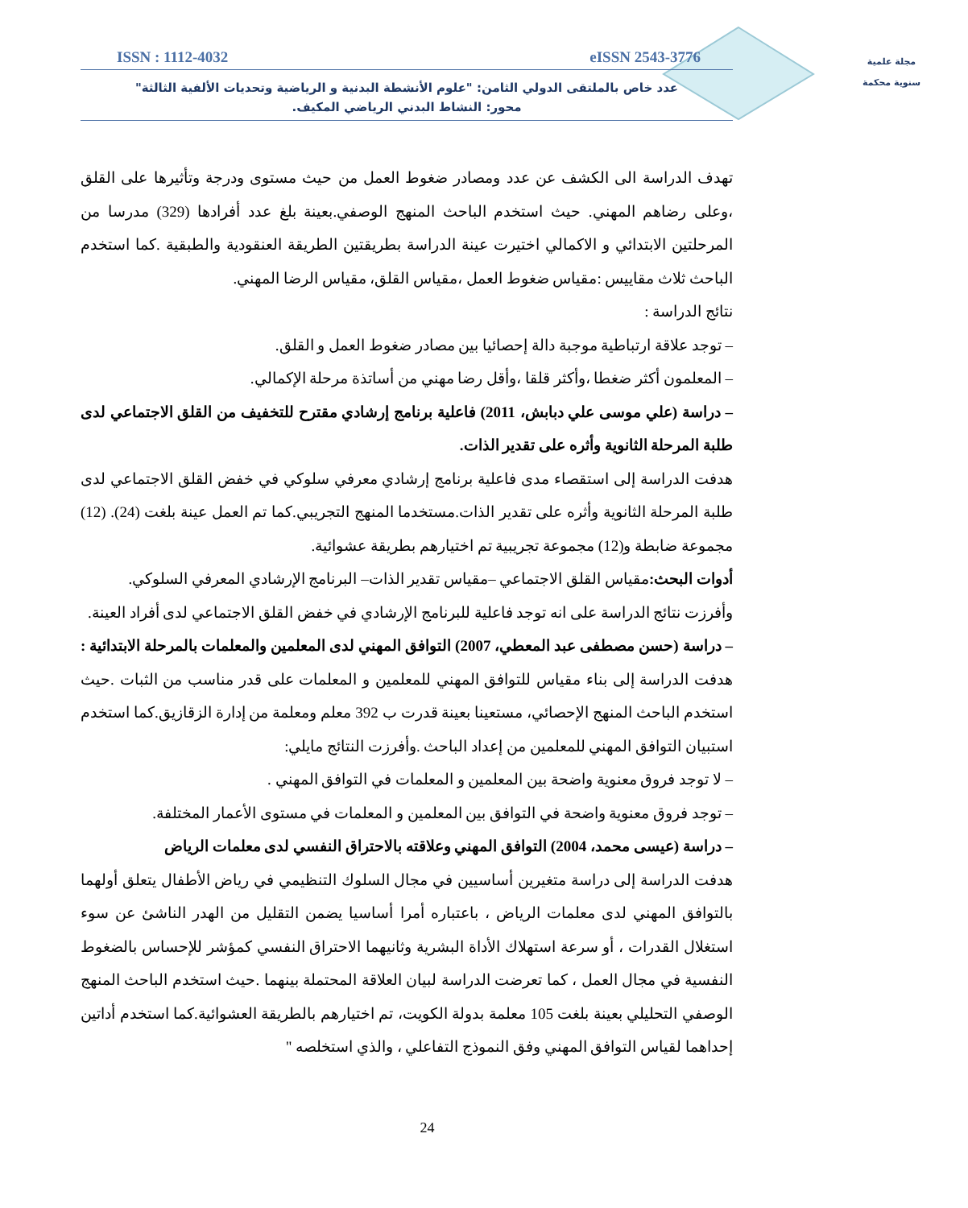مجلة علمية
سنوية محكمة
ISSN : 1112-4032 eISSN 2543-3776
عدد خاص بالملتقى الدولي الثامن: "علوم الأنشطة البدنية و الرياضية وتحديات الألفية الثالثة"
محور: النشاط البدني الرياضي المكيف.
تهدف الدراسة الى الكشف عن عدد ومصادر ضغوط العمل من حيث مستوى ودرجة وتأثيرها على القلق ،وعلى رضاهم المهني. حيث استخدم الباحث المنهج الوصفي.بعينة بلغ عدد أفرادها (329) مدرسا من المرحلتين الابتدائي و الاكمالي اختيرت عينة الدراسة بطريقتين الطريقة العنقودية والطبقية .كما استخدم الباحث ثلاث مقاييس :مقياس ضغوط العمل ،مقياس القلق، مقياس الرضا المهني.
نتائج الدراسة :
– توجد علاقة ارتباطية موجبة دالة إحصائيا بين مصادر ضغوط العمل و القلق.
– المعلمون أكثر ضغطا ،وأكثر قلقا ،وأقل رضا مهني من أساتذة مرحلة الإكمالي.
– دراسة (علي موسى علي دبابش، 2011) فاعلية برنامج إرشادي مقترح للتخفيف من القلق الاجتماعي لدى طلبة المرحلة الثانوية وأثره على تقدير الذات.
هدفت الدراسة إلى استقصاء مدى فاعلية برنامج إرشادي معرفي سلوكي في خفض القلق الاجتماعي لدى طلبة المرحلة الثانوية وأثره على تقدير الذات.مستخدما المنهج التجريبي.كما تم العمل عينة بلغت (24). (12) مجموعة ضابطة و(12) مجموعة تجريبية تم اختيارهم بطريقة عشوائية.
أدوات البحث: مقياس القلق الاجتماعي –مقياس تقدير الذات– البرنامج الإرشادي المعرفي السلوكي.
وأفرزت نتائج الدراسة على انه توجد فاعلية للبرنامج الإرشادي في خفض القلق الاجتماعي لدى أفراد العينة.
– دراسة (حسن مصطفى عبد المعطي، 2007) التوافق المهني لدى المعلمين والمعلمات بالمرحلة الابتدائية : هدفت الدراسة إلى بناء مقياس للتوافق المهني للمعلمين و المعلمات على قدر مناسب من الثبات .حيث استخدم الباحث المنهج الإحصائي، مستعينا بعينة قدرت ب 392 معلم ومعلمة من إدارة الزقازيق.كما استخدم استبيان التوافق المهني للمعلمين من إعداد الباحث .وأفرزت النتائج مايلي:
– لا توجد فروق معنوية واضحة بين المعلمين و المعلمات في التوافق المهني .
– توجد فروق معنوية واضحة في التوافق بين المعلمين و المعلمات في مستوى الأعمار المختلفة.
– دراسة (عيسى محمد، 2004) التوافق المهني وعلاقته بالاحتراق النفسي لدى معلمات الرياض
هدفت الدراسة إلى دراسة متغيرين أساسيين في مجال السلوك التنظيمي في رياض الأطفال يتعلق أولهما بالتوافق المهني لدى معلمات الرياض ، باعتباره أمرا أساسيا يضمن التقليل من الهدر الناشئ عن سوء استغلال القدرات ، أو سرعة استهلاك الأداة البشرية وثانيهما الاحتراق النفسي كمؤشر للإحساس بالضغوط النفسية في مجال العمل ، كما تعرضت الدراسة لبيان العلاقة المحتملة بينهما .حيث استخدم الباحث المنهج الوصفي التحليلي بعينة بلغت 105 معلمة بدولة الكويت، تم اختيارهم بالطريقة العشوائية.كما استخدم أداتين إحداهما لقياس التوافق المهني وفق النموذج التفاعلي ، والذي استخلصه "
24